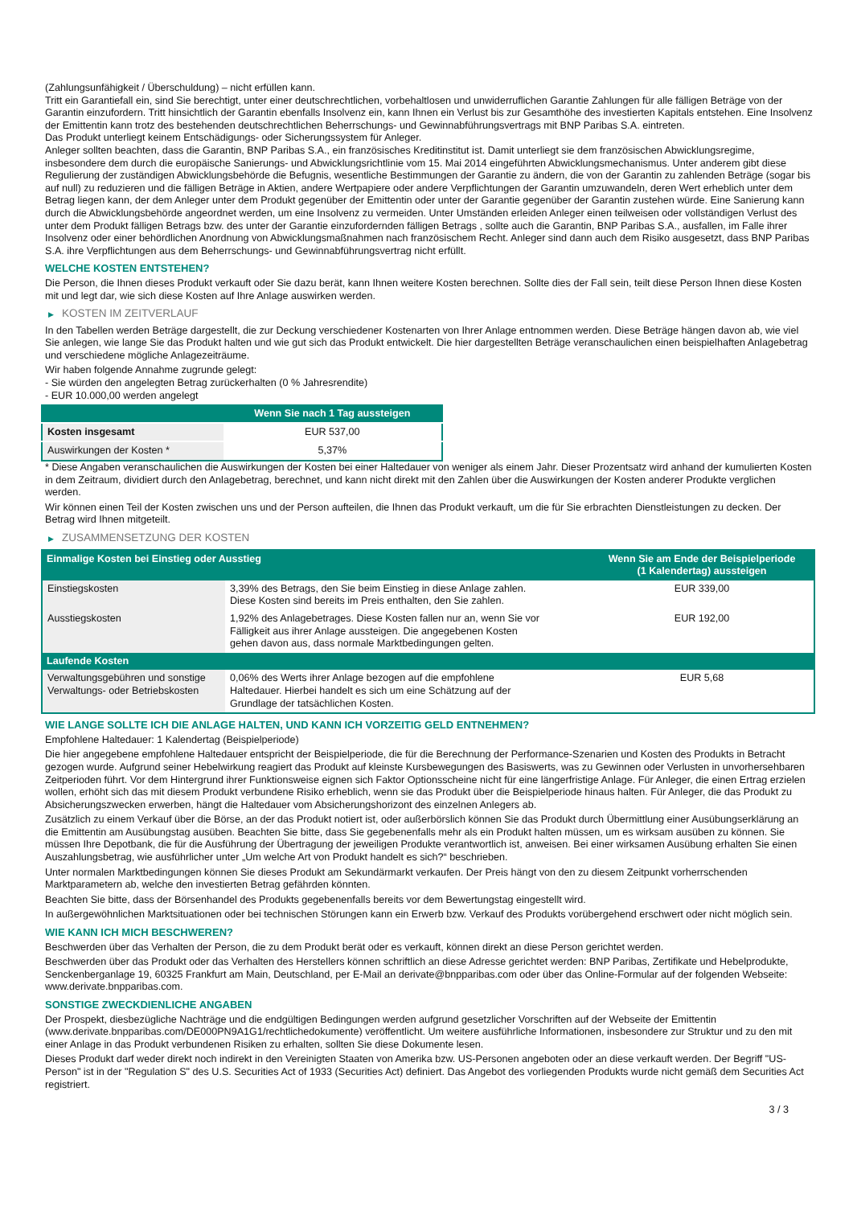(Zahlungsunfähigkeit / Überschuldung) – nicht erfüllen kann.
Tritt ein Garantiefall ein, sind Sie berechtigt, unter einer deutschrechtlichen, vorbehaltlosen und unwiderruflichen Garantie Zahlungen für alle fälligen Beträge von der Garantin einzufordern. Tritt hinsichtlich der Garantin ebenfalls Insolvenz ein, kann Ihnen ein Verlust bis zur Gesamthöhe des investierten Kapitals entstehen. Eine Insolvenz der Emittentin kann trotz des bestehenden deutschrechtlichen Beherrschungs- und Gewinnabführungsvertrags mit BNP Paribas S.A. eintreten.
Das Produkt unterliegt keinem Entschädigungs- oder Sicherungssystem für Anleger.
Anleger sollten beachten, dass die Garantin, BNP Paribas S.A., ein französisches Kreditinstitut ist. Damit unterliegt sie dem französischen Abwicklungsregime, insbesondere dem durch die europäische Sanierungs- und Abwicklungsrichtlinie vom 15. Mai 2014 eingeführten Abwicklungsmechanismus. Unter anderem gibt diese Regulierung der zuständigen Abwicklungsbehörde die Befugnis, wesentliche Bestimmungen der Garantie zu ändern, die von der Garantin zu zahlenden Beträge (sogar bis auf null) zu reduzieren und die fälligen Beträge in Aktien, andere Wertpapiere oder andere Verpflichtungen der Garantin umzuwandeln, deren Wert erheblich unter dem Betrag liegen kann, der dem Anleger unter dem Produkt gegenüber der Emittentin oder unter der Garantie gegenüber der Garantin zustehen würde. Eine Sanierung kann durch die Abwicklungsbehörde angeordnet werden, um eine Insolvenz zu vermeiden. Unter Umständen erleiden Anleger einen teilweisen oder vollständigen Verlust des unter dem Produkt fälligen Betrags bzw. des unter der Garantie einzufordernden fälligen Betrags , sollte auch die Garantin, BNP Paribas S.A., ausfallen, im Falle ihrer Insolvenz oder einer behördlichen Anordnung von Abwicklungsmaßnahmen nach französischem Recht. Anleger sind dann auch dem Risiko ausgesetzt, dass BNP Paribas S.A. ihre Verpflichtungen aus dem Beherrschungs- und Gewinnabführungsvertrag nicht erfüllt.
WELCHE KOSTEN ENTSTEHEN?
Die Person, die Ihnen dieses Produkt verkauft oder Sie dazu berät, kann Ihnen weitere Kosten berechnen. Sollte dies der Fall sein, teilt diese Person Ihnen diese Kosten mit und legt dar, wie sich diese Kosten auf Ihre Anlage auswirken werden.
▶ KOSTEN IM ZEITVERLAUF
In den Tabellen werden Beträge dargestellt, die zur Deckung verschiedener Kostenarten von Ihrer Anlage entnommen werden. Diese Beträge hängen davon ab, wie viel Sie anlegen, wie lange Sie das Produkt halten und wie gut sich das Produkt entwickelt. Die hier dargestellten Beträge veranschaulichen einen beispielhaften Anlagebetrag und verschiedene mögliche Anlagezeiträume.
Wir haben folgende Annahme zugrunde gelegt:
- Sie würden den angelegten Betrag zurückerhalten (0 % Jahresrendite)
- EUR 10.000,00 werden angelegt
| | Wenn Sie nach 1 Tag aussteigen |
| --- | --- |
| Kosten insgesamt | EUR 537,00 |
| Auswirkungen der Kosten * | 5,37% |
* Diese Angaben veranschaulichen die Auswirkungen der Kosten bei einer Haltedauer von weniger als einem Jahr. Dieser Prozentsatz wird anhand der kumulierten Kosten in dem Zeitraum, dividiert durch den Anlagebetrag, berechnet, und kann nicht direkt mit den Zahlen über die Auswirkungen der Kosten anderer Produkte verglichen werden.
Wir können einen Teil der Kosten zwischen uns und der Person aufteilen, die Ihnen das Produkt verkauft, um die für Sie erbrachten Dienstleistungen zu decken. Der Betrag wird Ihnen mitgeteilt.
▶ ZUSAMMENSETZUNG DER KOSTEN
| Einmalige Kosten bei Einstieg oder Ausstieg | | Wenn Sie am Ende der Beispielperiode (1 Kalendertag) aussteigen |
| --- | --- | --- |
| Einstiegskosten | 3,39% des Betrags, den Sie beim Einstieg in diese Anlage zahlen. Diese Kosten sind bereits im Preis enthalten, den Sie zahlen. | EUR 339,00 |
| Ausstiegskosten | 1,92% des Anlagebetrages. Diese Kosten fallen nur an, wenn Sie vor Fälligkeit aus ihrer Anlage aussteigen. Die angegebenen Kosten gehen davon aus, dass normale Marktbedingungen gelten. | EUR 192,00 |
| Laufende Kosten | | |
| Verwaltungsgebühren und sonstige Verwaltungs- oder Betriebskosten | 0,06% des Werts ihrer Anlage bezogen auf die empfohlene Haltedauer. Hierbei handelt es sich um eine Schätzung auf der Grundlage der tatsächlichen Kosten. | EUR 5,68 |
WIE LANGE SOLLTE ICH DIE ANLAGE HALTEN, UND KANN ICH VORZEITIG GELD ENTNEHMEN?
Empfohlene Haltedauer: 1 Kalendertag (Beispielperiode)
Die hier angegebene empfohlene Haltedauer entspricht der Beispielperiode, die für die Berechnung der Performance-Szenarien und Kosten des Produkts in Betracht gezogen wurde. Aufgrund seiner Hebelwirkung reagiert das Produkt auf kleinste Kursbewegungen des Basiswerts, was zu Gewinnen oder Verlusten in unvorhersehbaren Zeitperioden führt. Vor dem Hintergrund ihrer Funktionsweise eignen sich Faktor Optionsscheine nicht für eine längerfristige Anlage. Für Anleger, die einen Ertrag erzielen wollen, erhöht sich das mit diesem Produkt verbundene Risiko erheblich, wenn sie das Produkt über die Beispielperiode hinaus halten. Für Anleger, die das Produkt zu Absicherungszwecken erwerben, hängt die Haltedauer vom Absicherungshorizont des einzelnen Anlegers ab.
Zusätzlich zu einem Verkauf über die Börse, an der das Produkt notiert ist, oder außerbörslich können Sie das Produkt durch Übermittlung einer Ausübungserklärung an die Emittentin am Ausübungstag ausüben. Beachten Sie bitte, dass Sie gegebenenfalls mehr als ein Produkt halten müssen, um es wirksam ausüben zu können. Sie müssen Ihre Depotbank, die für die Ausführung der Übertragung der jeweiligen Produkte verantwortlich ist, anweisen. Bei einer wirksamen Ausübung erhalten Sie einen Auszahlungsbetrag, wie ausführlicher unter „Um welche Art von Produkt handelt es sich?“ beschrieben.
Unter normalen Marktbedingungen können Sie dieses Produkt am Sekundärmarkt verkaufen. Der Preis hängt von den zu diesem Zeitpunkt vorherrschenden Marktparametern ab, welche den investierten Betrag gefährden könnten.
Beachten Sie bitte, dass der Börsenhandel des Produkts gegebenenfalls bereits vor dem Bewertungstag eingestellt wird.
In außergewöhnlichen Marktsituationen oder bei technischen Störungen kann ein Erwerb bzw. Verkauf des Produkts vorübergehend erschwert oder nicht möglich sein.
WIE KANN ICH MICH BESCHWEREN?
Beschwerden über das Verhalten der Person, die zu dem Produkt berät oder es verkauft, können direkt an diese Person gerichtet werden.
Beschwerden über das Produkt oder das Verhalten des Herstellers können schriftlich an diese Adresse gerichtet werden: BNP Paribas, Zertifikate und Hebelprodukte, Senckenberganlage 19, 60325 Frankfurt am Main, Deutschland, per E-Mail an derivate@bnpparibas.com oder über das Online-Formular auf der folgenden Webseite: www.derivate.bnpparibas.com.
SONSTIGE ZWECKDIENLICHE ANGABEN
Der Prospekt, diesbezügliche Nachträge und die endgültigen Bedingungen werden aufgrund gesetzlicher Vorschriften auf der Webseite der Emittentin (www.derivate.bnpparibas.com/DE000PN9A1G1/rechtlichedokumente) veröffentlicht. Um weitere ausführliche Informationen, insbesondere zur Struktur und zu den mit einer Anlage in das Produkt verbundenen Risiken zu erhalten, sollten Sie diese Dokumente lesen.
Dieses Produkt darf weder direkt noch indirekt in den Vereinigten Staaten von Amerika bzw. US-Personen angeboten oder an diese verkauft werden. Der Begriff "US-Person" ist in der "Regulation S" des U.S. Securities Act of 1933 (Securities Act) definiert. Das Angebot des vorliegenden Produkts wurde nicht gemäß dem Securities Act registriert.
3 / 3